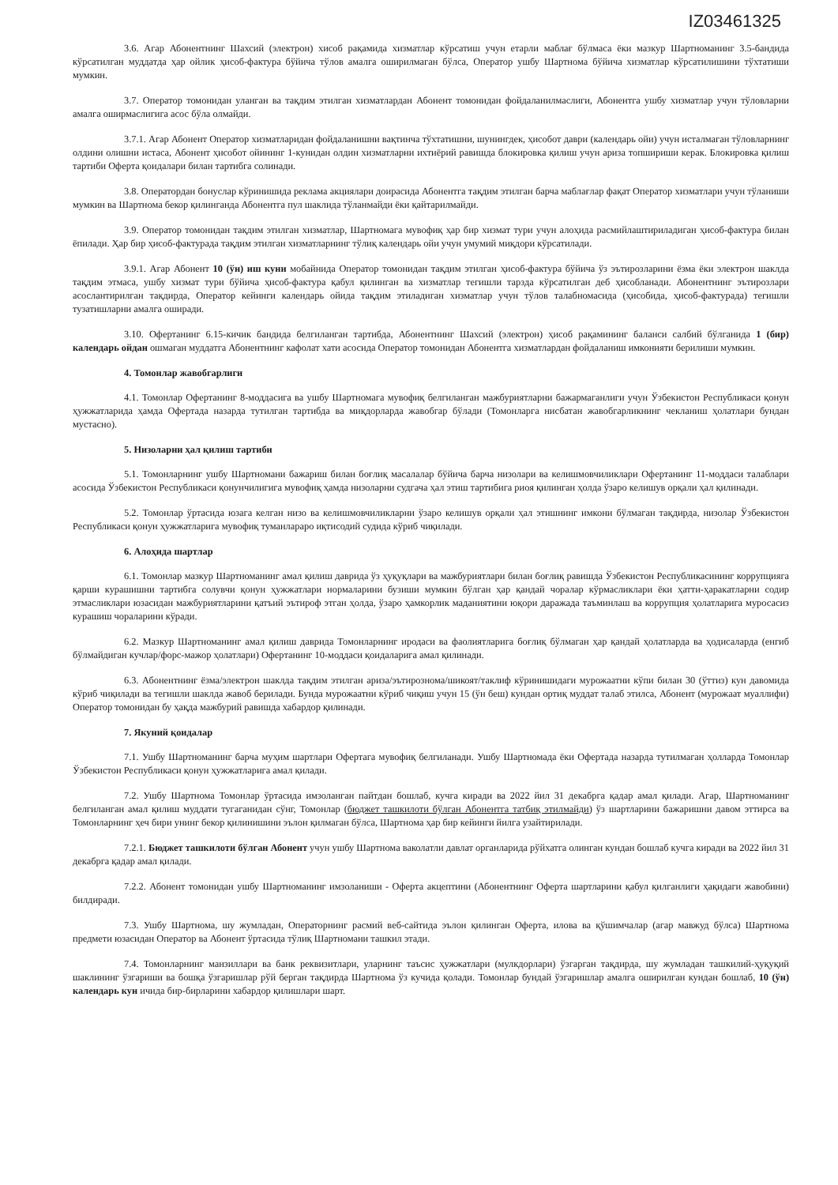IZ03461325
3.6. Агар Абонентнинг Шахсий (электрон) хисоб рақамида хизматлар кўрсатиш учун етарли маблағ бўлмаса ёки мазкур Шартноманинг 3.5-бандида кўрсатилган муддатда ҳар ойлик ҳисоб-фактура бўйича тўлов амалга оширилмаган бўлса, Оператор ушбу Шартнома бўйича хизматлар кўрсатилишини тўхтатиши мумкин.
3.7. Оператор томонидан уланган ва тақдим этилган хизматлардан Абонент томонидан фойдаланилмаслиги, Абонентга ушбу хизматлар учун тўловларни амалга оширмаслигига асос бўла олмайди.
3.7.1. Агар Абонент Оператор хизматларидан фойдаланишни вақтинча тўхтатишни, шунингдек, ҳисобот даври (календарь ойи) учун исталмаган тўловларнинг олдини олишни истаса, Абонент ҳисобот ойининг 1-кунидан олдин хизматларни ихтиёрий равишда блокировка қилиш учун ариза топшириши керак. Блокировка қилиш тартиби Оферта қоидалари билан тартибга солинади.
3.8. Оператордан бонуслар кўринишида реклама акциялари доирасида Абонентга тақдим этилган барча маблағлар фақат Оператор хизматлари учун тўланиши мумкин ва Шартнома бекор қилинганда Абонентга пул шаклида тўланмайди ёки қайтарилмайди.
3.9. Оператор томонидан тақдим этилган хизматлар, Шартномага мувофиқ ҳар бир хизмат тури учун алоҳида расмийлаштириладиган ҳисоб-фактура билан ёпилади. Ҳар бир ҳисоб-фактурада тақдим этилган хизматларнинг тўлиқ календарь ойи учун умумий миқдори кўрсатилади.
3.9.1. Агар Абонент 10 (ўн) иш куни мобайнида Оператор томонидан тақдим этилган ҳисоб-фактура бўйича ўз эътирозларини ёзма ёки электрон шаклда тақдим этмаса, ушбу хизмат тури бўйича ҳисоб-фактура қабул қилинган ва хизматлар тегишли тарзда кўрсатилган деб ҳисобланади. Абонентнинг эътирозлари асослантирилган тақдирда, Оператор кейинги календарь ойида тақдим этиладиган хизматлар учун тўлов талабномасида (ҳисобида, ҳисоб-фактурада) тегишли тузатишларни амалга оширади.
3.10. Офертанинг 6.15-кичик бандида белгиланган тартибда, Абонентнинг Шахсий (электрон) ҳисоб рақамининг баланси салбий бўлганида 1 (бир) календарь ойдан ошмаган муддатга Абонентнинг кафолат хати асосида Оператор томонидан Абонентга хизматлардан фойдаланиш имконияти берилиши мумкин.
4. Томонлар жавобгарлиги
4.1. Томонлар Офертанинг 8-моддасига ва ушбу Шартномага мувофиқ белгиланган мажбуриятларни бажармаганлиги учун Ўзбекистон Республикаси қонун ҳужжатларида ҳамда Офертада назарда тутилган тартибда ва миқдорларда жавобгар бўлади (Томонларга нисбатан жавобгарликнинг чекланиш ҳолатлари бундан мустасно).
5. Низоларни ҳал қилиш тартиби
5.1. Томонларнинг ушбу Шартномани бажариш билан боғлиқ масалалар бўйича барча низолари ва келишмовчиликлари Офертанинг 11-моддаси талаблари асосида Ўзбекистон Республикаси қонунчилигига мувофиқ ҳамда низоларни судгача ҳал этиш тартибига риоя қилинган ҳолда ўзаро келишув орқали ҳал қилинади.
5.2. Томонлар ўртасида юзага келган низо ва келишмовчиликларни ўзаро келишув орқали ҳал этишнинг имкони бўлмаган тақдирда, низолар Ўзбекистон Республикаси қонун ҳужжатларига мувофиқ туманлараро иқтисодий судида кўриб чиқилади.
6. Алоҳида шартлар
6.1. Томонлар мазкур Шартноманинг амал қилиш даврида ўз ҳуқуқлари ва мажбуриятлари билан боғлиқ равишда Ўзбекистон Республикасининг коррупцияга қарши курашишни тартибга солувчи қонун ҳужжатлари нормаларини бузиши мумкин бўлган ҳар қандай чоралар кўрмасликлари ёки ҳатти-ҳаракатларни содир этмасликлари юзасидан мажбуриятларини қатъий эътироф этган ҳолда, ўзаро ҳамкорлик маданиятини юқори даражада таъминлаш ва коррупция ҳолатларига муросасиз курашиш чораларини кўради.
6.2. Мазкур Шартноманинг амал қилиш даврида Томонларнинг иродаси ва фаолиятларига боғлиқ бўлмаган ҳар қандай ҳолатларда ва ҳодисаларда (енгиб бўлмайдиган кучлар/форс-мажор ҳолатлари) Офертанинг 10-моддаси қоидаларига амал қилинади.
6.3. Абонентнинг ёзма/электрон шаклда тақдим этилган ариза/эътирознома/шикоят/таклиф кўринишидаги мурожаатни кўпи билан 30 (ўттиз) кун давомида кўриб чиқилади ва тегишли шаклда жавоб берилади. Бунда мурожаатни кўриб чиқиш учун 15 (ўн беш) кундан ортиқ муддат талаб этилса, Абонент (мурожаат муаллифи) Оператор томонидан бу ҳақда мажбурий равишда хабардор қилинади.
7. Якуний қоидалар
7.1. Ушбу Шартноманинг барча муҳим шартлари Офертага мувофиқ белгиланади. Ушбу Шартномада ёки Офертада назарда тутилмаган ҳолларда Томонлар Ўзбекистон Республикаси қонун ҳужжатларига амал қилади.
7.2. Ушбу Шартнома Томонлар ўртасида имзоланган пайтдан бошлаб, кучга киради ва 2022 йил 31 декабрга қадар амал қилади. Агар, Шартноманинг белгиланган амал қилиш муддати тугаганидан сўнг, Томонлар (бюджет ташкилоти бўлган Абонентга татбиқ этилмайди) ўз шартларини бажаришни давом эттирса ва Томонларнинг ҳеч бири унинг бекор қилинишини эълон қилмаган бўлса, Шартнома ҳар бир кейинги йилга узайтирилади.
7.2.1. Бюджет ташкилоти бўлган Абонент учун ушбу Шартнома ваколатли давлат органларида рўйхатга олинган кундан бошлаб кучга киради ва 2022 йил 31 декабрга қадар амал қилади.
7.2.2. Абонент томонидан ушбу Шартноманинг имзоланиши - Оферта акцептини (Абонентнинг Оферта шартларини қабул қилганлиги ҳақидаги жавобини) билдиради.
7.3. Ушбу Шартнома, шу жумладан, Операторнинг расмий веб-сайтида эълон қилинган Оферта, илова ва қўшимчалар (агар мавжуд бўлса) Шартнома предмети юзасидан Оператор ва Абонент ўртасида тўлиқ Шартномани ташкил этади.
7.4. Томонларнинг манзиллари ва банк реквизитлари, уларнинг таъсис ҳужжатлари (мулкдорлари) ўзгарган тақдирда, шу жумладан ташкилий-ҳуқуқий шаклининг ўзгариши ва бошқа ўзгаришлар рўй берган тақдирда Шартнома ўз кучида қолади. Томонлар бундай ўзгаришлар амалга оширилган кундан бошлаб, 10 (ўн) календарь кун ичида бир-бирларини хабардор қилишлари шарт.